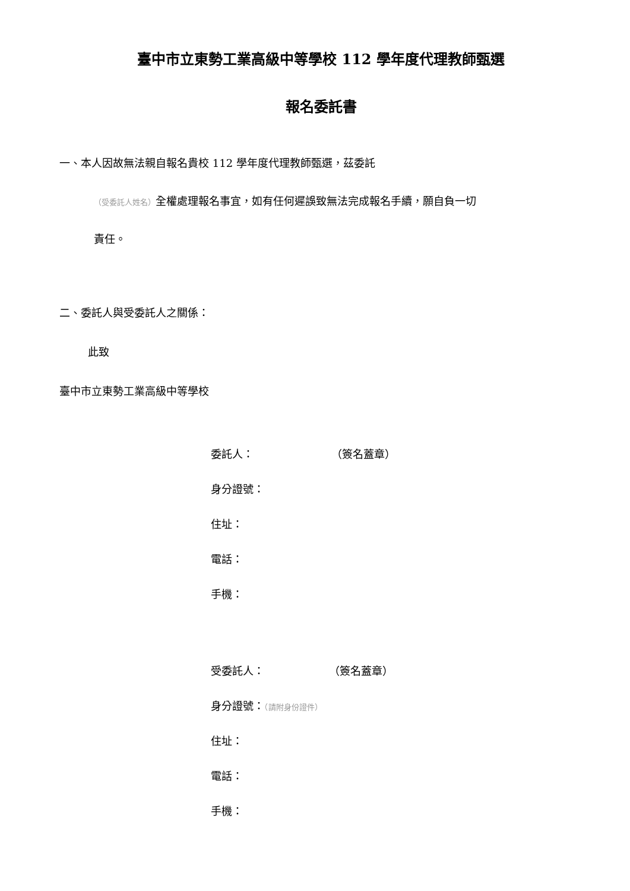臺中市立東勢工業高級中等學校 112 學年度代理教師甄選
報名委託書
一、本人因故無法親自報名貴校 112 學年度代理教師甄選，茲委託
（受委託人姓名）全權處理報名事宜，如有任何遲誤致無法完成報名手續，願自負一切
責任。
二、委託人與受委託人之關係：
此致
臺中市立東勢工業高級中等學校
委託人： （簽名蓋章）
身分證號：
住址：
電話：
手機：
受委託人： （簽名蓋章）
身分證號：（請附身份證件）
住址：
電話：
手機：